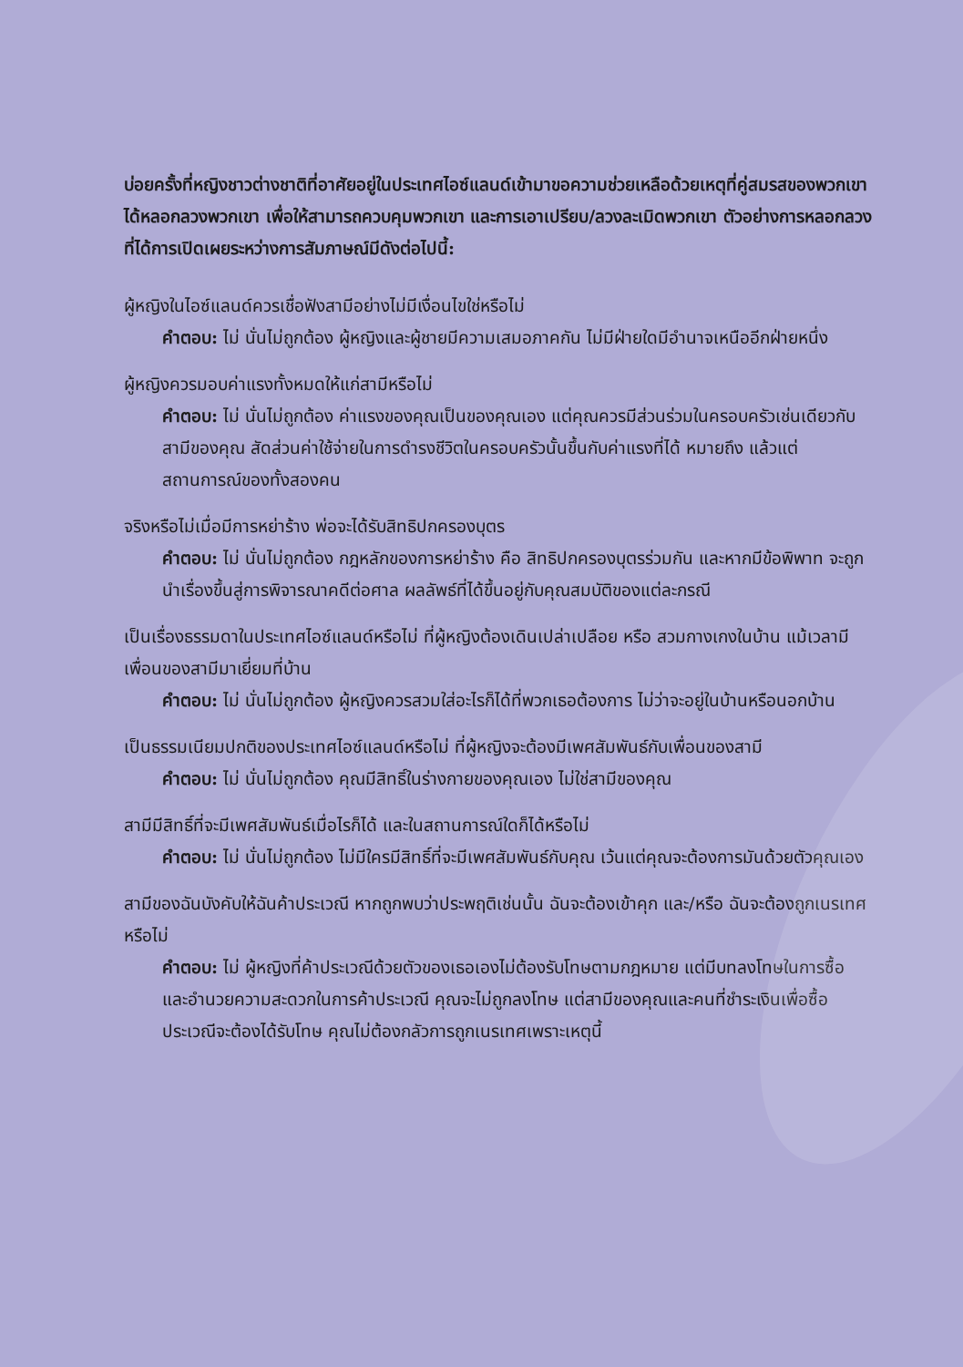บ่อยครั้งที่หญิงชาวต่างชาติที่อาศัยอยู่ในประเทศไอซ์แลนด์เข้ามาขอความช่วยเหลือด้วยเหตุที่คู่สมรสของพวกเขาได้หลอกลวงพวกเขา เพื่อให้สามารถควบคุมพวกเขา และการเอาเปรียบ/ลวงละเมิดพวกเขา ตัวอย่างการหลอกลวงที่ได้การเปิดเผยระหว่างการสัมภาษณ์มีดังต่อไปนี้:
ผู้หญิงในไอซ์แลนด์ควรเชื่อฟังสามีอย่างไม่มีเงื่อนไขใช่หรือไม่
คำตอบ: ไม่ นั่นไม่ถูกต้อง ผู้หญิงและผู้ชายมีความเสมอภาคกัน ไม่มีฝ่ายใดมีอำนาจเหนืออีกฝ่ายหนึ่ง
ผู้หญิงควรมอบค่าแรงทั้งหมดให้แก่สามีหรือไม่
คำตอบ: ไม่ นั่นไม่ถูกต้อง ค่าแรงของคุณเป็นของคุณเอง แต่คุณควรมีส่วนร่วมในครอบครัวเช่นเดียวกับสามีของคุณ สัดส่วนค่าใช้จ่ายในการดำรงชีวิตในครอบครัวนั้นขึ้นกับค่าแรงที่ได้ หมายถึง แล้วแต่สถานการณ์ของทั้งสองคน
จริงหรือไม่เมื่อมีการหย่าร้าง พ่อจะได้รับสิทธิปกครองบุตร
คำตอบ: ไม่ นั่นไม่ถูกต้อง กฎหลักของการหย่าร้าง คือ สิทธิปกครองบุตรร่วมกัน และหากมีข้อพิพาท จะถูกนำเรื่องขึ้นสู่การพิจารณาคดีต่อศาล ผลลัพธ์ที่ได้ขึ้นอยู่กับคุณสมบัติของแต่ละกรณี
เป็นเรื่องธรรมดาในประเทศไอซ์แลนด์หรือไม่ ที่ผู้หญิงต้องเดินเปล่าเปลือย หรือ สวมกางเกงในบ้าน แม้เวลามีเพื่อนของสามีมาเยี่ยมที่บ้าน
คำตอบ: ไม่ นั่นไม่ถูกต้อง ผู้หญิงควรสวมใส่อะไรก็ได้ที่พวกเธอต้องการ ไม่ว่าจะอยู่ในบ้านหรือนอกบ้าน
เป็นธรรมเนียมปกติของประเทศไอซ์แลนด์หรือไม่ ที่ผู้หญิงจะต้องมีเพศสัมพันธ์กับเพื่อนของสามี
คำตอบ: ไม่ นั่นไม่ถูกต้อง คุณมีสิทธิ์ในร่างกายของคุณเอง ไม่ใช่สามีของคุณ
สามีมีสิทธิ์ที่จะมีเพศสัมพันธ์เมื่อไรก็ได้ และในสถานการณ์ใดก็ได้หรือไม่
คำตอบ: ไม่ นั่นไม่ถูกต้อง ไม่มีใครมีสิทธิ์ที่จะมีเพศสัมพันธ์กับคุณ เว้นแต่คุณจะต้องการมันด้วยตัวคุณเอง
สามีของฉันบังคับให้ฉันค้าประเวณี หากถูกพบว่าประพฤติเช่นนั้น ฉันจะต้องเข้าคุก และ/หรือ ฉันจะต้องถูกเนรเทศหรือไม่
คำตอบ: ไม่ ผู้หญิงที่ค้าประเวณีด้วยตัวของเธอเองไม่ต้องรับโทษตามกฎหมาย แต่มีบทลงโทษในการซื้อ และอำนวยความสะดวกในการค้าประเวณี คุณจะไม่ถูกลงโทษ แต่สามีของคุณและคนที่ชำระเงินเพื่อซื้อประเวณีจะต้องได้รับโทษ คุณไม่ต้องกลัวการถูกเนรเทศเพราะเหตุนี้